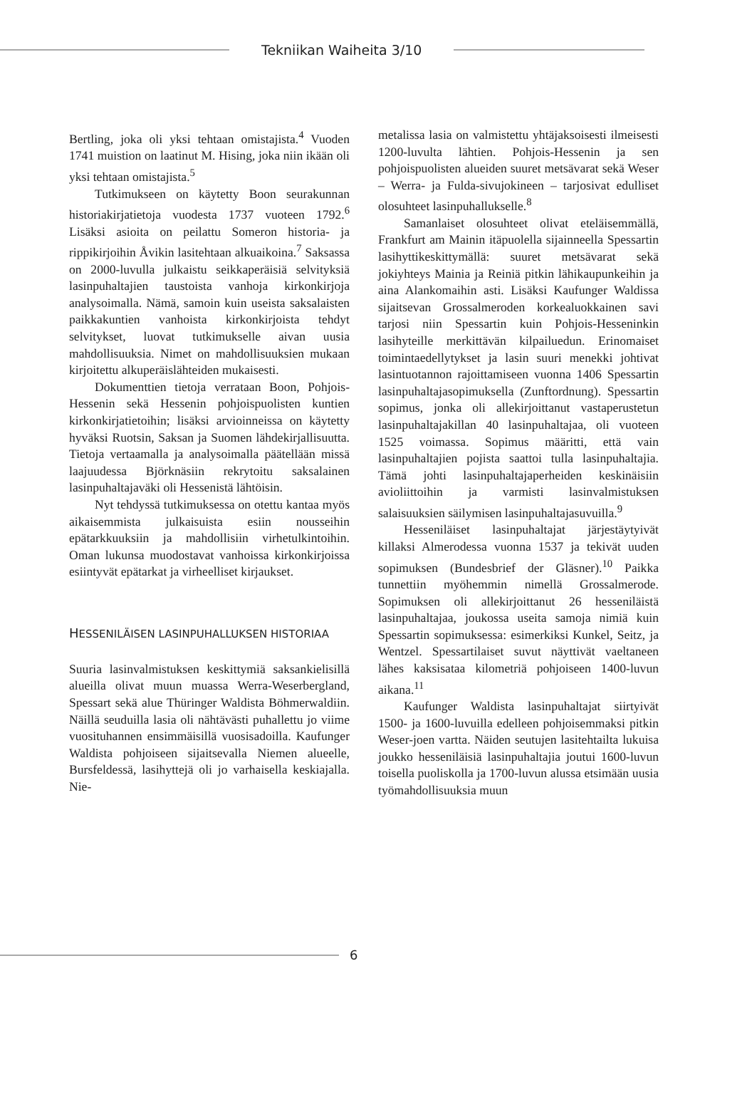Tekniikan Waiheita 3/10
Bertling, joka oli yksi tehtaan omistajista.<sup>4</sup> Vuoden 1741 muistion on laatinut M. Hising, joka niin ikään oli yksi tehtaan omistajista.<sup>5</sup>
Tutkimukseen on käytetty Boon seurakunnan historiakirjatietoja vuodesta 1737 vuoteen 1792.<sup>6</sup> Lisäksi asioita on peilattu Someron historia- ja rippikirjoihin Åvikin lasitehtaan alkuaikoina.<sup>7</sup> Saksassa on 2000-luvulla julkaistu seikkaperäisiä selvityksiä lasinpuhaltajien taustoista vanhoja kirkonkirjoja analysoimalla. Nämä, samoin kuin useista saksalaisten paikkakuntien vanhoista kirkonkirjoista tehdyt selvitykset, luovat tutkimukselle aivan uusia mahdollisuuksia. Nimet on mahdollisuuksien mukaan kirjoitettu alkuperäislähteiden mukaisesti.
Dokumenttien tietoja verrataan Boon, Pohjois-Hessenin sekä Hessenin pohjoispuolisten kuntien kirkonkirjatietoihin; lisäksi arvioinneissa on käytetty hyväksi Ruotsin, Saksan ja Suomen lähdekirjallisuutta. Tietoja vertaamalla ja analysoimalla päätellään missä laajuudessa Björknäsiin rekrytoitu saksalainen lasinpuhaltajaväki oli Hessenistä lähtöisin.
Nyt tehdyssä tutkimuksessa on otettu kantaa myös aikaisemmista julkaisuista esiin nousseihin epätarkkuuksiin ja mahdollisiin virhetulkintoihin. Oman lukunsa muodostavat vanhoissa kirkonkirjoissa esiintyvät epätarkat ja virheelliset kirjaukset.
HESSENILÄISEN LASINPUHALLUKSEN HISTORIAA
Suuria lasinvalmistuksen keskittymiä saksankielisillä alueilla olivat muun muassa Werra-Weserbergland, Spessart sekä alue Thüringer Waldista Böhmerwaldiin. Näillä seuduilla lasia oli nähtävästi puhallettu jo viime vuosituhannen ensimmäisillä vuosisadoilla. Kaufunger Waldista pohjoiseen sijaitsevalla Niemen alueelle, Bursfeldessä, lasihyttejä oli jo varhaisella keskiajalla. Nie-
metalissa lasia on valmistettu yhtäjaksoisesti ilmeisesti 1200-luvulta lähtien. Pohjois-Hessenin ja sen pohjoispuolisten alueiden suuret metsävarat sekä Weser – Werra- ja Fulda-sivujokineen – tarjosivat edulliset olosuhteet lasinpuhallukselle.<sup>8</sup>
Samanlaiset olosuhteet olivat eteläisemmällä, Frankfurt am Mainin itäpuolella sijainneella Spessartin lasihyttikeskittymällä: suuret metsävarat sekä jokiyhteys Mainia ja Reiniä pitkin lähikaupunkeihin ja aina Alankomaihin asti. Lisäksi Kaufunger Waldissa sijaitsevan Grossalmeroden korkealuokkainen savi tarjosi niin Spessartin kuin Pohjois-Hesseninkin lasihyteille merkittävän kilpailuedun. Erinomaiset toimintaedellytykset ja lasin suuri menekki johtivat lasintuotannon rajoittamiseen vuonna 1406 Spessartin lasinpuhaltajasopimuksella (Zunftordnung). Spessartin sopimus, jonka oli allekirjoittanut vastaperustetun lasinpuhaltajakillan 40 lasinpuhaltajaa, oli vuoteen 1525 voimassa. Sopimus määritti, että vain lasinpuhaltajien pojista saattoi tulla lasinpuhaltajia. Tämä johti lasinpuhaltajaperheiden keskinäisiin avioliittoihin ja varmisti lasinvalmistuksen salaisuuksien säilymisen lasinpuhaltajasuvuilla.<sup>9</sup>
Hesseniläiset lasinpuhaltajat järjestäytyivät killaksi Almerodessa vuonna 1537 ja tekivät uuden sopimuksen (Bundesbrief der Gläsner).<sup>10</sup> Paikka tunnettiin myöhemmin nimellä Grossalmerode. Sopimuksen oli allekirjoittanut 26 hesseniläistä lasinpuhaltajaa, joukossa useita samoja nimiä kuin Spessartin sopimuksessa: esimerkiksi Kunkel, Seitz, ja Wentzel. Spessartilaiset suvut näyttivät vaeltaneen lähes kaksisataa kilometriä pohjoiseen 1400-luvun aikana.<sup>11</sup>
Kaufunger Waldista lasinpuhaltajat siirtyivät 1500- ja 1600-luvuilla edelleen pohjoisemmaksi pitkin Weser-joen vartta. Näiden seutujen lasitehtailta lukuisa joukko hesseniläisiä lasinpuhaltajia joutui 1600-luvun toisella puoliskolla ja 1700-luvun alussa etsimään uusia työmahdollisuuksia muun
6